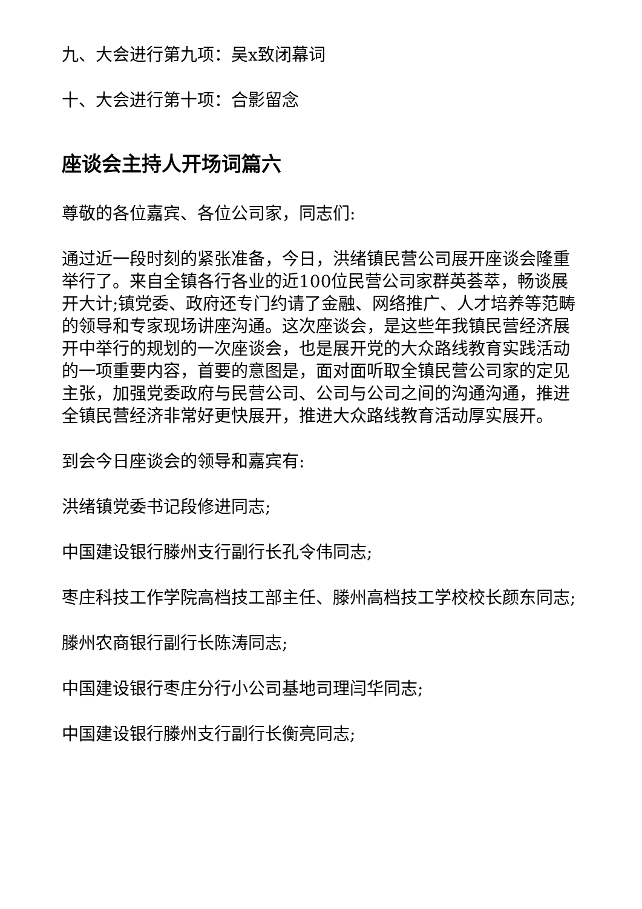九、大会进行第九项：吴x致闭幕词
十、大会进行第十项：合影留念
座谈会主持人开场词篇六
尊敬的各位嘉宾、各位公司家，同志们:
通过近一段时刻的紧张准备，今日，洪绪镇民营公司展开座谈会隆重举行了。来自全镇各行各业的近100位民营公司家群英荟萃，畅谈展开大计;镇党委、政府还专门约请了金融、网络推广、人才培养等范畴的领导和专家现场讲座沟通。这次座谈会，是这些年我镇民营经济展开中举行的规划的一次座谈会，也是展开党的大众路线教育实践活动的一项重要内容，首要的意图是，面对面听取全镇民营公司家的定见主张，加强党委政府与民营公司、公司与公司之间的沟通沟通，推进全镇民营经济非常好更快展开，推进大众路线教育活动厚实展开。
到会今日座谈会的领导和嘉宾有:
洪绪镇党委书记段修进同志;
中国建设银行滕州支行副行长孔令伟同志;
枣庄科技工作学院高档技工部主任、滕州高档技工学校校长颜东同志;
滕州农商银行副行长陈涛同志;
中国建设银行枣庄分行小公司基地司理闫华同志;
中国建设银行滕州支行副行长衡亮同志;